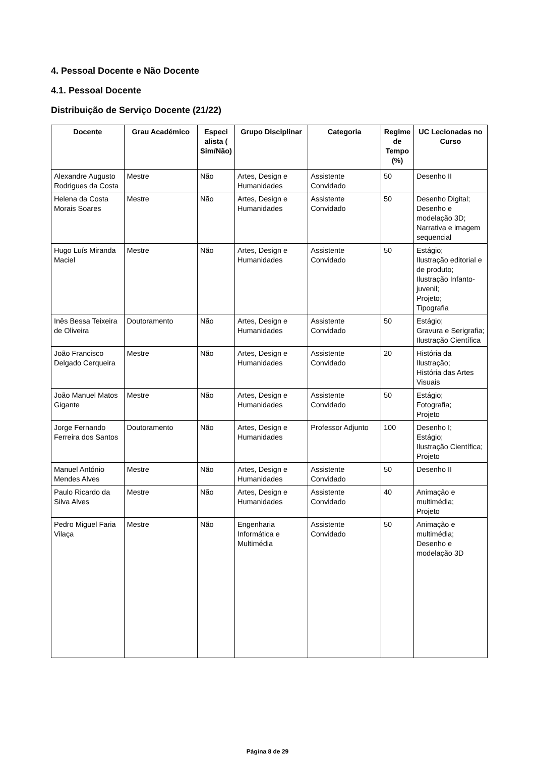4. Pessoal Docente e Não Docente
4.1. Pessoal Docente
Distribuição de Serviço Docente (21/22)
| Docente | Grau Académico | Especi alista ( Sim/Não) | Grupo Disciplinar | Categoria | Regime de Tempo (%) | UC Lecionadas no Curso |
| --- | --- | --- | --- | --- | --- | --- |
| Alexandre Augusto Rodrigues da Costa | Mestre | Não | Artes, Design e Humanidades | Assistente Convidado | 50 | Desenho II |
| Helena da Costa Morais Soares | Mestre | Não | Artes, Design e Humanidades | Assistente Convidado | 50 | Desenho Digital; Desenho e modelação 3D; Narrativa e imagem sequencial |
| Hugo Luís Miranda Maciel | Mestre | Não | Artes, Design e Humanidades | Assistente Convidado | 50 | Estágio; Ilustração editorial e de produto; Ilustração Infanto-juvenil; Projeto; Tipografia |
| Inês Bessa Teixeira de Oliveira | Doutoramento | Não | Artes, Design e Humanidades | Assistente Convidado | 50 | Estágio; Gravura e Serigrafia; Ilustração Científica |
| João Francisco Delgado Cerqueira | Mestre | Não | Artes, Design e Humanidades | Assistente Convidado | 20 | História da Ilustração; História das Artes Visuais |
| João Manuel Matos Gigante | Mestre | Não | Artes, Design e Humanidades | Assistente Convidado | 50 | Estágio; Fotografia; Projeto |
| Jorge Fernando Ferreira dos Santos | Doutoramento | Não | Artes, Design e Humanidades | Professor Adjunto | 100 | Desenho I; Estágio; Ilustração Científica; Projeto |
| Manuel António Mendes Alves | Mestre | Não | Artes, Design e Humanidades | Assistente Convidado | 50 | Desenho II |
| Paulo Ricardo da Silva Alves | Mestre | Não | Artes, Design e Humanidades | Assistente Convidado | 40 | Animação e multimédia; Projeto |
| Pedro Miguel Faria Vilaça | Mestre | Não | Engenharia Informática e Multimédia | Assistente Convidado | 50 | Animação e multimédia; Desenho e modelação 3D |
Página 8 de 29